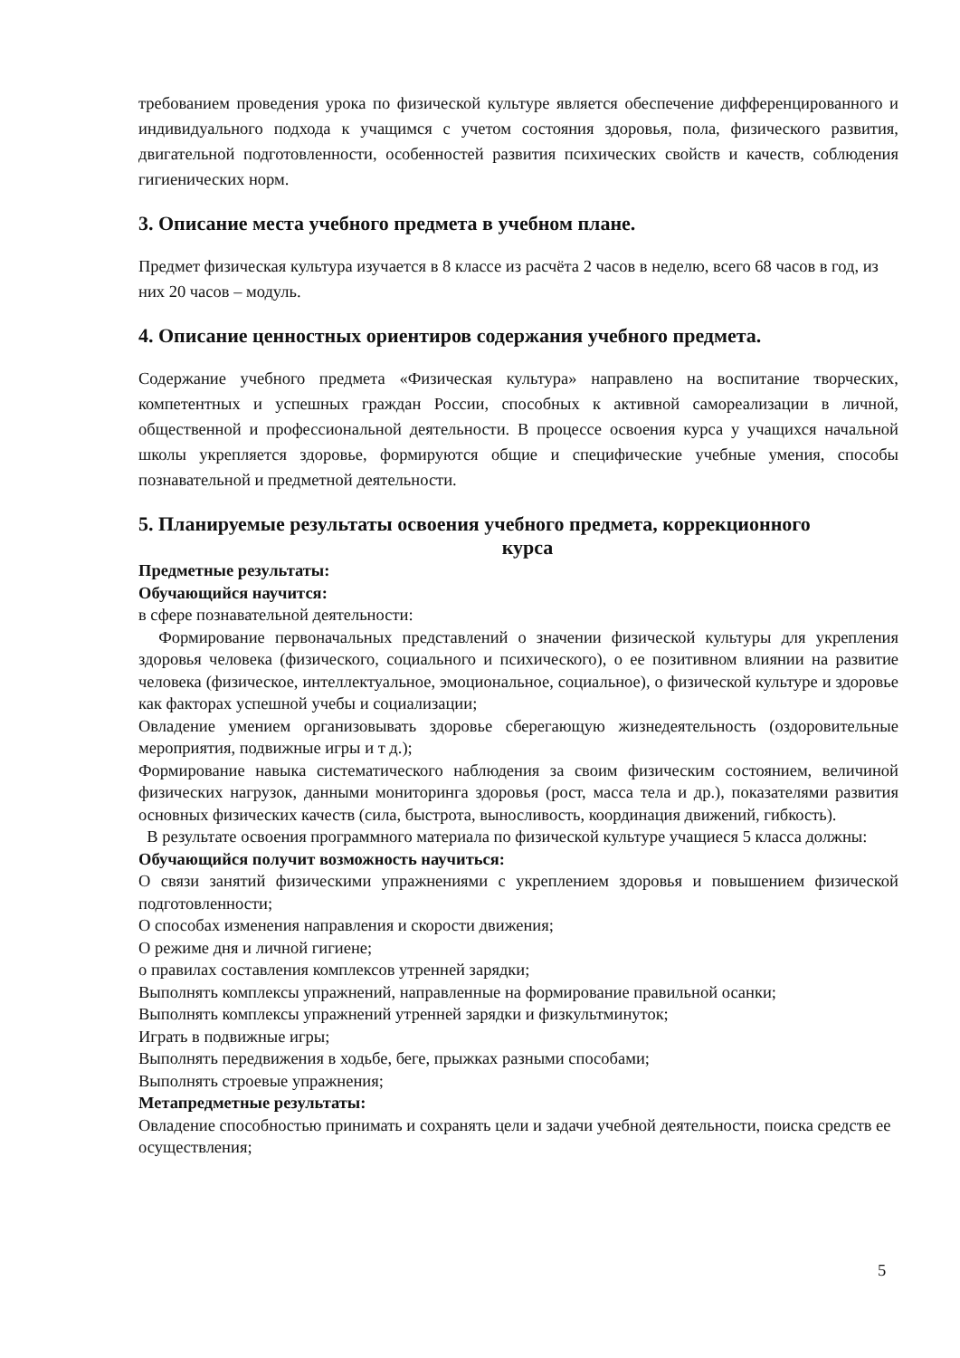требованием проведения урока по физической культуре является обеспечение дифференцированного и индивидуального подхода к учащимся с учетом состояния здоровья, пола, физического развития, двигательной подготовленности, особенностей развития психических свойств и качеств, соблюдения гигиенических норм.
3. Описание места учебного предмета в учебном плане.
Предмет физическая культура изучается в 8 классе из расчёта 2 часов в неделю, всего 68 часов в год, из них 20 часов – модуль.
4. Описание ценностных ориентиров содержания учебного предмета.
Содержание учебного предмета «Физическая культура» направлено на воспитание творческих, компетентных и успешных граждан России, способных к активной самореализации в личной, общественной и профессиональной деятельности. В процессе освоения курса у учащихся начальной школы укрепляется здоровье, формируются общие и специфические учебные умения, способы познавательной и предметной деятельности.
5. Планируемые результаты освоения учебного предмета, коррекционного
курса
Предметные результаты:
Обучающийся научится:
в сфере познавательной деятельности:
Формирование первоначальных представлений о значении физической культуры для укрепления здоровья человека (физического, социального и психического), о ее позитивном влиянии на развитие человека (физическое, интеллектуальное, эмоциональное, социальное), о физической культуре и здоровье как факторах успешной учебы и социализации;
Овладение умением организовывать здоровье сберегающую жизнедеятельность (оздоровительные мероприятия, подвижные игры и т д.);
Формирование навыка систематического наблюдения за своим физическим состоянием, величиной физических нагрузок, данными мониторинга здоровья (рост, масса тела и др.), показателями развития основных физических качеств (сила, быстрота, выносливость, координация движений, гибкость).
В результате освоения программного материала по физической культуре учащиеся 5 класса должны:
Обучающийся получит возможность научиться:
О связи занятий физическими упражнениями с укреплением здоровья и повышением физической подготовленности;
О способах изменения направления и скорости движения;
О режиме дня и личной гигиене;
о правилах составления комплексов утренней зарядки;
Выполнять комплексы упражнений, направленные на формирование правильной осанки;
Выполнять комплексы упражнений утренней зарядки и физкультминуток;
Играть в подвижные игры;
Выполнять передвижения в ходьбе, беге, прыжках разными способами;
Выполнять строевые упражнения;
Метапредметные результаты:
Овладение способностью принимать и сохранять цели и задачи учебной деятельности, поиска средств ее осуществления;
5